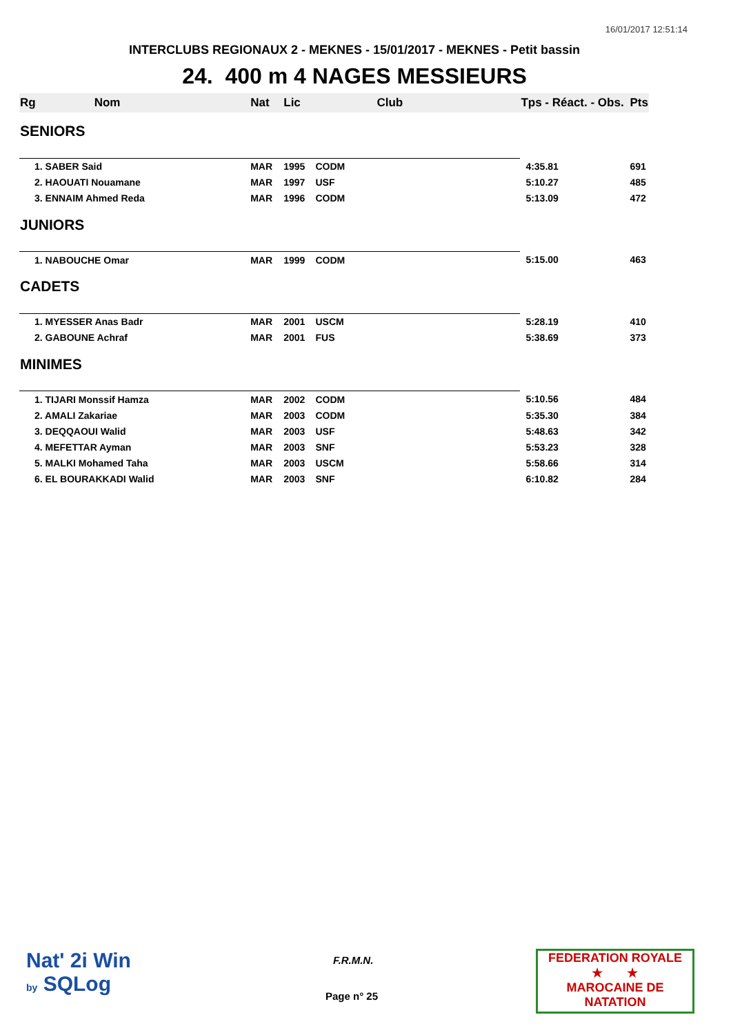16/01/2017 12:51:14
INTERCLUBS REGIONAUX 2 - MEKNES - 15/01/2017 - MEKNES - Petit bassin
24. 400 m 4 NAGES MESSIEURS
| Rg | Nom | Nat | Lic | Club | Tps - Réact. - Obs. | Pts |
| --- | --- | --- | --- | --- | --- | --- |
| SENIORS | | | | | | |
| 1. SABER Said | | MAR | 1995 | CODM | 4:35.81 | 691 |
| 2. HAOUATI Nouamane | | MAR | 1997 | USF | 5:10.27 | 485 |
| 3. ENNAIM Ahmed Reda | | MAR | 1996 | CODM | 5:13.09 | 472 |
| JUNIORS | | | | | | |
| 1. NABOUCHE Omar | | MAR | 1999 | CODM | 5:15.00 | 463 |
| CADETS | | | | | | |
| 1. MYESSER Anas Badr | | MAR | 2001 | USCM | 5:28.19 | 410 |
| 2. GABOUNE Achraf | | MAR | 2001 | FUS | 5:38.69 | 373 |
| MINIMES | | | | | | |
| 1. TIJARI Monssif Hamza | | MAR | 2002 | CODM | 5:10.56 | 484 |
| 2. AMALI Zakariae | | MAR | 2003 | CODM | 5:35.30 | 384 |
| 3. DEQQAOUI Walid | | MAR | 2003 | USF | 5:48.63 | 342 |
| 4. MEFETTAR Ayman | | MAR | 2003 | SNF | 5:53.23 | 328 |
| 5. MALKI Mohamed Taha | | MAR | 2003 | USCM | 5:58.66 | 314 |
| 6. EL BOURAKKADI Walid | | MAR | 2003 | SNF | 6:10.82 | 284 |
Nat' 2i Win
by SQLog
F.R.M.N.
Page n° 25
FEDERATION ROYALE
★ ★
MAROCAINE DE NATATION